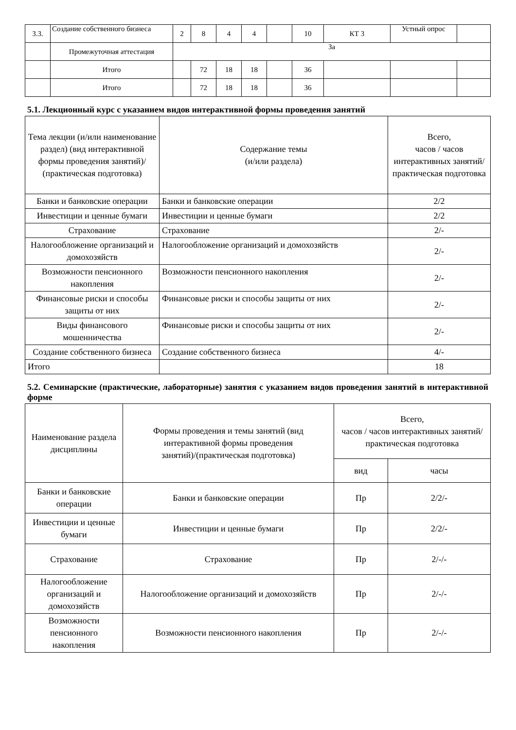| 3.3. | Создание собственного бизнеса | 2 | 8 | 4 | 4 | | 10 | КТ 3 | Устный опрос | |
| | Промежуточная аттестация | За | | | | | | | | |
| | Итого | | 72 | 18 | 18 | | 36 | | | |
| | Итого | | 72 | 18 | 18 | | 36 | | | |
5.1. Лекционный курс с указанием видов интерактивной формы проведения занятий
| Тема лекции (и/или наименование раздел) (вид интерактивной формы проведения занятий)/ (практическая подготовка) | Содержание темы (и/или раздела) | Всего, часов / часов интерактивных занятий/ практическая подготовка |
| --- | --- | --- |
| Банки и банковские операции | Банки и банковские операции | 2/2 |
| Инвестиции и ценные бумаги | Инвестиции и ценные бумаги | 2/2 |
| Страхование | Страхование | 2/- |
| Налогообложение организаций и домохозяйств | Налогообложение организаций и домохозяйств | 2/- |
| Возможности пенсионного накопления | Возможности пенсионного накопления | 2/- |
| Финансовые риски и способы защиты от них | Финансовые риски и способы защиты от них | 2/- |
| Виды финансового мошенничества | Финансовые риски и способы защиты от них | 2/- |
| Создание собственного бизнеса | Создание собственного бизнеса | 4/- |
| Итого | | 18 |
5.2. Семинарские (практические, лабораторные) занятия с указанием видов проведения занятий в интерактивной форме
| Наименование раздела дисциплины | Формы проведения и темы занятий (вид интерактивной формы проведения занятий)/(практическая подготовка) | Всего, часов / часов интерактивных занятий/ практическая подготовка | |
| --- | --- | --- | --- |
| | | вид | часы |
| Банки и банковские операции | Банки и банковские операции | Пр | 2/2/- |
| Инвестиции и ценные бумаги | Инвестиции и ценные бумаги | Пр | 2/2/- |
| Страхование | Страхование | Пр | 2/-/- |
| Налогообложение организаций и домохозяйств | Налогообложение организаций и домохозяйств | Пр | 2/-/- |
| Возможности пенсионного накопления | Возможности пенсионного накопления | Пр | 2/-/- |